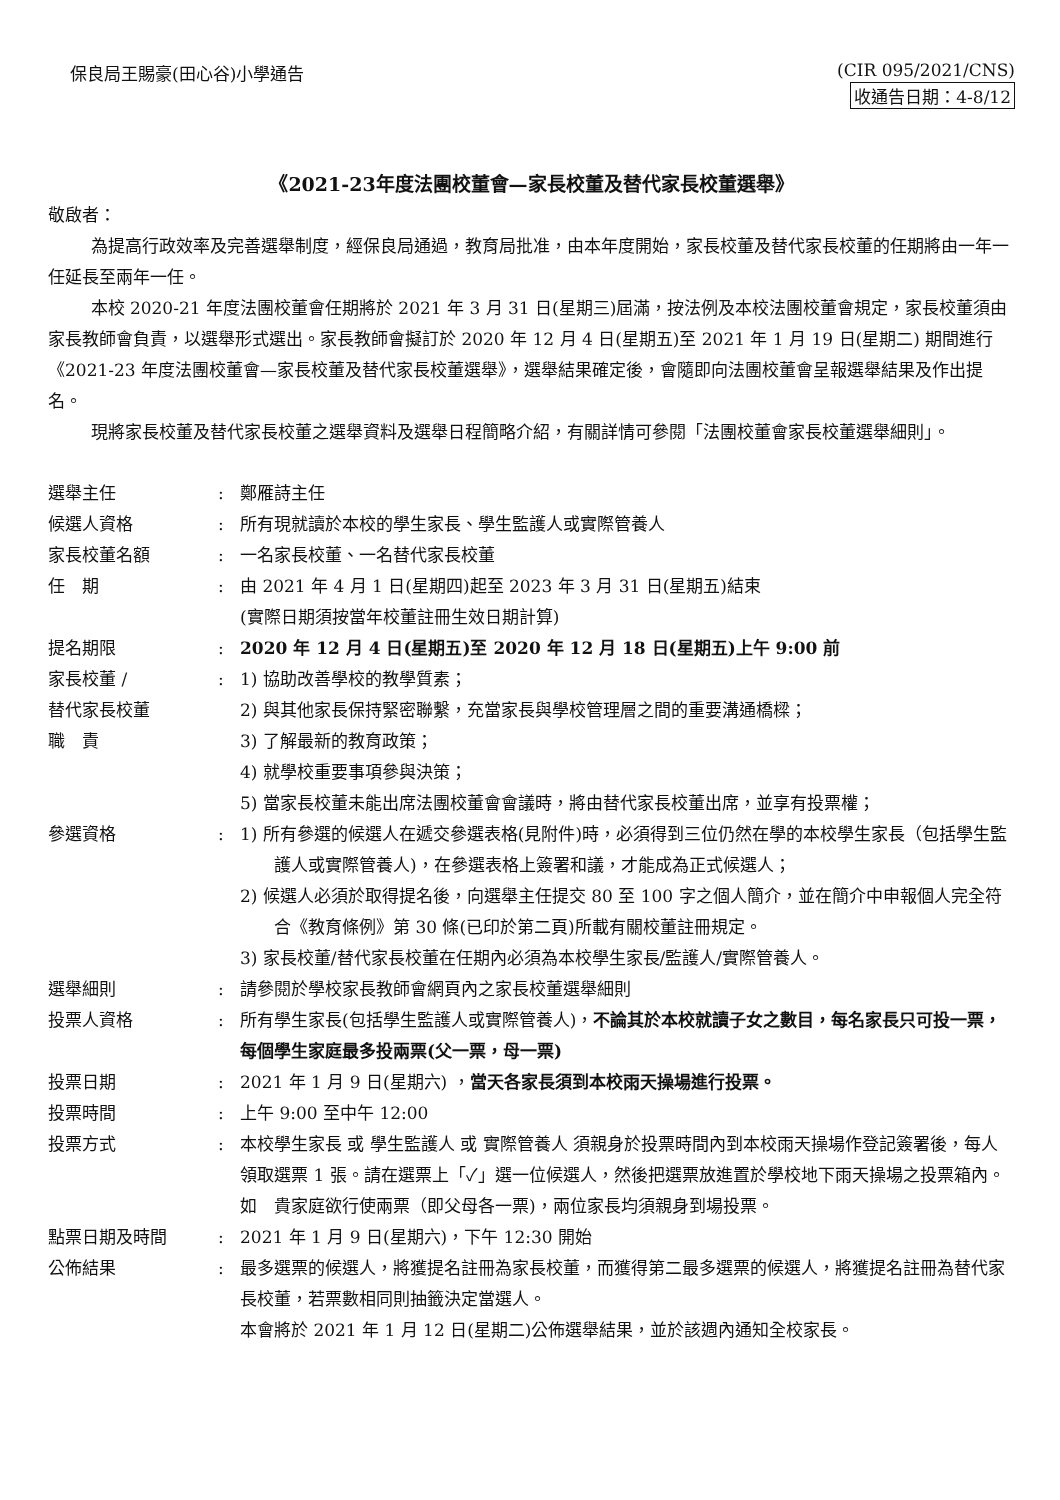保良局王賜豪(田心谷)小學通告 (CIR 095/2021/CNS)
收通告日期：4-8/12
《2021-23年度法團校董會—家長校董及替代家長校董選舉》
敬啟者：
為提高行政效率及完善選舉制度，經保良局通過，教育局批准，由本年度開始，家長校董及替代家長校董的任期將由一年一任延長至兩年一任。
本校 2020-21 年度法團校董會任期將於 2021 年 3 月 31 日(星期三)屆滿，按法例及本校法團校董會規定，家長校董須由家長教師會負責，以選舉形式選出。家長教師會擬訂於 2020 年 12 月 4 日(星期五)至 2021 年 1 月 19 日(星期二) 期間進行《2021-23 年度法團校董會—家長校董及替代家長校董選舉》，選舉結果確定後，會隨即向法團校董會呈報選舉結果及作出提名。
現將家長校董及替代家長校董之選舉資料及選舉日程簡略介紹，有關詳情可參閱「法團校董會家長校董選舉細則」。
| 選舉主任 | : | 鄭雁詩主任 |
| 候選人資格 | : | 所有現就讀於本校的學生家長、學生監護人或實際管養人 |
| 家長校董名額 | : | 一名家長校董、一名替代家長校董 |
| 任 期 | : | 由 2021 年 4 月 1 日(星期四)起至 2023 年 3 月 31 日(星期五)結束 (實際日期須按當年校董註冊生效日期計算) |
| 提名期限 | : | 2020 年 12 月 4 日(星期五)至 2020 年 12 月 18 日(星期五)上午 9:00 前 |
| 家長校董 / 替代家長校董 職 責 | : | 1) 協助改善學校的教學質素； 2) 與其他家長保持緊密聯繫，充當家長與學校管理層之間的重要溝通橋樑； 3) 了解最新的教育政策； 4) 就學校重要事項參與決策； 5) 當家長校董未能出席法團校董會會議時，將由替代家長校董出席，並享有投票權； |
| 參選資格 | : | 1) 所有參選的候選人在遞交參選表格(見附件)時，必須得到三位仍然在學的本校學生家長（包括學生監護人或實際管養人)，在參選表格上簽署和議，才能成為正式候選人； 2) 候選人必須於取得提名後，向選舉主任提交 80 至 100 字之個人簡介，並在簡介中申報個人完全符合《教育條例》第 30 條(已印於第二頁)所載有關校董註冊規定。 3) 家長校董/替代家長校董在任期內必須為本校學生家長/監護人/實際管養人。 |
| 選舉細則 | : | 請參閱於學校家長教師會網頁內之家長校董選舉細則 |
| 投票人資格 | : | 所有學生家長(包括學生監護人或實際管養人)， 不論其於本校就讀子女之數目，每名家長只可投一票，每個學生家庭最多投兩票(父一票，母一票) |
| 投票日期 | : | 2021 年 1 月 9 日(星期六) ， 當天各家長須到本校雨天操場進行投票。 |
| 投票時間 | : | 上午 9:00 至中午 12:00 |
| 投票方式 | : | 本校學生家長 或 學生監護人 或 實際管養人 須親身於投票時間內到本校雨天操場作登記簽署後，每人領取選票 1 張。請在選票上「✓」選一位候選人，然後把選票放進置於學校地下雨天操場之投票箱內。 如 貴家庭欲行使兩票（即父母各一票)，兩位家長均須親身到場投票。 |
| 點票日期及時間 | : | 2021 年 1 月 9 日(星期六)，下午 12:30 開始 |
| 公佈結果 | : | 最多選票的候選人，將獲提名註冊為家長校董，而獲得第二最多選票的候選人，將獲提名註冊為替代家長校董，若票數相同則抽籤決定當選人。 本會將於 2021 年 1 月 12 日(星期二)公佈選舉結果，並於該週內通知全校家長。 |